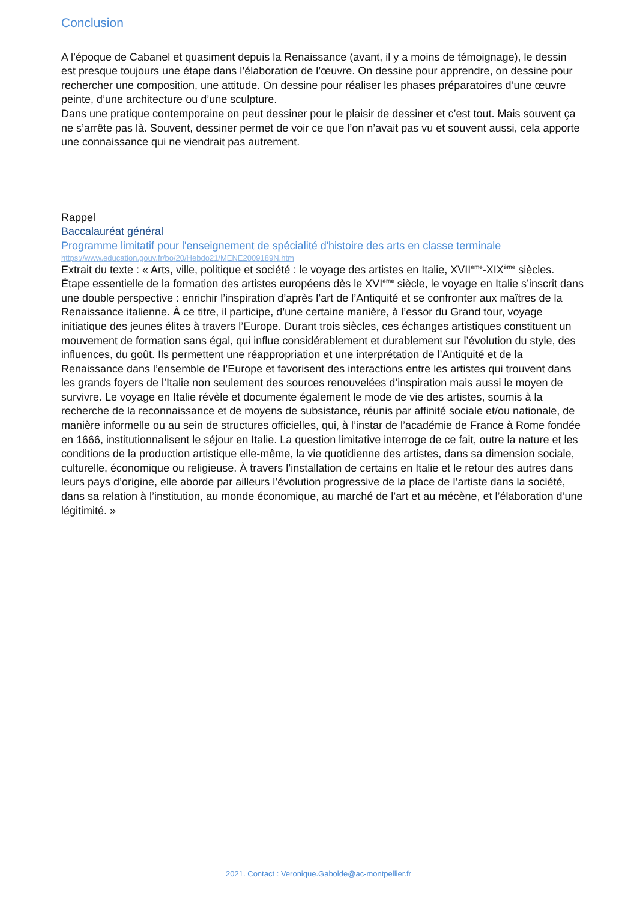Conclusion
A l’époque de Cabanel et quasiment depuis la Renaissance (avant, il y a moins de témoignage), le dessin est presque toujours une étape dans l’élaboration de l’œuvre. On dessine pour apprendre, on dessine pour rechercher une composition, une attitude. On dessine pour réaliser les phases préparatoires d’une œuvre peinte, d’une architecture ou d’une sculpture.
Dans une pratique contemporaine on peut dessiner pour le plaisir de dessiner et c’est tout. Mais souvent ça ne s’arrête pas là. Souvent, dessiner permet de voir ce que l’on n’avait pas vu et souvent aussi, cela apporte une connaissance qui ne viendrait pas autrement.
Rappel
Baccalauréat général
Programme limitatif pour l'enseignement de spécialité d'histoire des arts en classe terminale
https://www.education.gouv.fr/bo/20/Hebdo21/MENE2009189N.htm
Extrait du texte : « Arts, ville, politique et société : le voyage des artistes en Italie, XVII<sup>ème</sup>-XIX<sup>ème</sup> siècles. Étape essentielle de la formation des artistes européens dès le XVI<sup>ème</sup> siècle, le voyage en Italie s’inscrit dans une double perspective : enrichir l’inspiration d’après l’art de l’Antiquité et se confronter aux maîtres de la Renaissance italienne. À ce titre, il participe, d’une certaine manière, à l’essor du Grand tour, voyage initiatique des jeunes élites à travers l’Europe. Durant trois siècles, ces échanges artistiques constituent un mouvement de formation sans égal, qui influe considérablement et durablement sur l’évolution du style, des influences, du goût. Ils permettent une réappropriation et une interprétation de l’Antiquité et de la Renaissance dans l’ensemble de l’Europe et favorisent des interactions entre les artistes qui trouvent dans les grands foyers de l’Italie non seulement des sources renouvelées d’inspiration mais aussi le moyen de survivre. Le voyage en Italie révèle et documente également le mode de vie des artistes, soumis à la recherche de la reconnaissance et de moyens de subsistance, réunis par affinité sociale et/ou nationale, de manière informelle ou au sein de structures officielles, qui, à l’instar de l’académie de France à Rome fondée en 1666, institutionnalisent le séjour en Italie. La question limitative interroge de ce fait, outre la nature et les conditions de la production artistique elle-même, la vie quotidienne des artistes, dans sa dimension sociale, culturelle, économique ou religieuse. À travers l’installation de certains en Italie et le retour des autres dans leurs pays d’origine, elle aborde par ailleurs l’évolution progressive de la place de l’artiste dans la société, dans sa relation à l’institution, au monde économique, au marché de l’art et au mécène, et l’élaboration d’une légitimité. »
2021. Contact : Veronique.Gabolde@ac-montpellier.fr